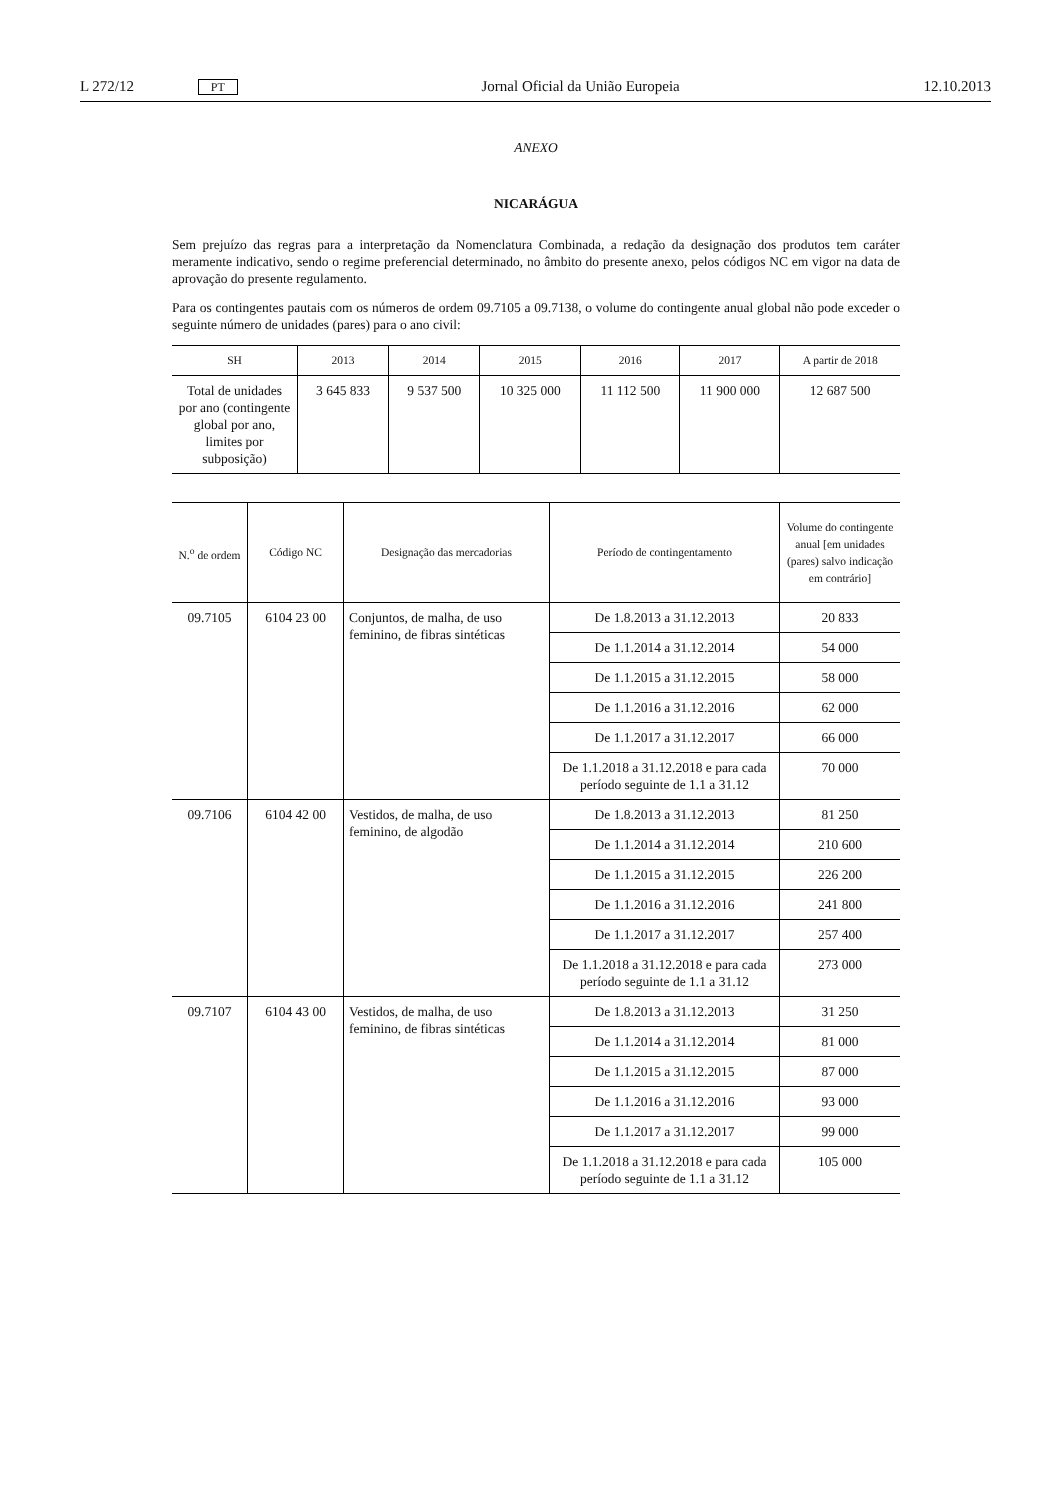L 272/12 PT Jornal Oficial da União Europeia 12.10.2013
ANEXO
NICARÁGUA
Sem prejuízo das regras para a interpretação da Nomenclatura Combinada, a redação da designação dos produtos tem caráter meramente indicativo, sendo o regime preferencial determinado, no âmbito do presente anexo, pelos códigos NC em vigor na data de aprovação do presente regulamento.
Para os contingentes pautais com os números de ordem 09.7105 a 09.7138, o volume do contingente anual global não pode exceder o seguinte número de unidades (pares) para o ano civil:
| SH | 2013 | 2014 | 2015 | 2016 | 2017 | A partir de 2018 |
| --- | --- | --- | --- | --- | --- | --- |
| Total de unidades por ano (contingente global por ano, limites por subposição) | 3 645 833 | 9 537 500 | 10 325 000 | 11 112 500 | 11 900 000 | 12 687 500 |
| N.<sup>o</sup> de ordem | Código NC | Designação das mercadorias | Período de contingentamento | Volume do contingente anual [em unidades (pares) salvo indicação em contrário] |
| --- | --- | --- | --- | --- |
| 09.7105 | 6104 23 00 | Conjuntos, de malha, de uso feminino, de fibras sintéticas | De 1.8.2013 a 31.12.2013 | 20 833 |
| | | | De 1.1.2014 a 31.12.2014 | 54 000 |
| | | | De 1.1.2015 a 31.12.2015 | 58 000 |
| | | | De 1.1.2016 a 31.12.2016 | 62 000 |
| | | | De 1.1.2017 a 31.12.2017 | 66 000 |
| | | | De 1.1.2018 a 31.12.2018 e para cada período seguinte de 1.1 a 31.12 | 70 000 |
| 09.7106 | 6104 42 00 | Vestidos, de malha, de uso feminino, de algodão | De 1.8.2013 a 31.12.2013 | 81 250 |
| | | | De 1.1.2014 a 31.12.2014 | 210 600 |
| | | | De 1.1.2015 a 31.12.2015 | 226 200 |
| | | | De 1.1.2016 a 31.12.2016 | 241 800 |
| | | | De 1.1.2017 a 31.12.2017 | 257 400 |
| | | | De 1.1.2018 a 31.12.2018 e para cada período seguinte de 1.1 a 31.12 | 273 000 |
| 09.7107 | 6104 43 00 | Vestidos, de malha, de uso feminino, de fibras sintéticas | De 1.8.2013 a 31.12.2013 | 31 250 |
| | | | De 1.1.2014 a 31.12.2014 | 81 000 |
| | | | De 1.1.2015 a 31.12.2015 | 87 000 |
| | | | De 1.1.2016 a 31.12.2016 | 93 000 |
| | | | De 1.1.2017 a 31.12.2017 | 99 000 |
| | | | De 1.1.2018 a 31.12.2018 e para cada período seguinte de 1.1 a 31.12 | 105 000 |